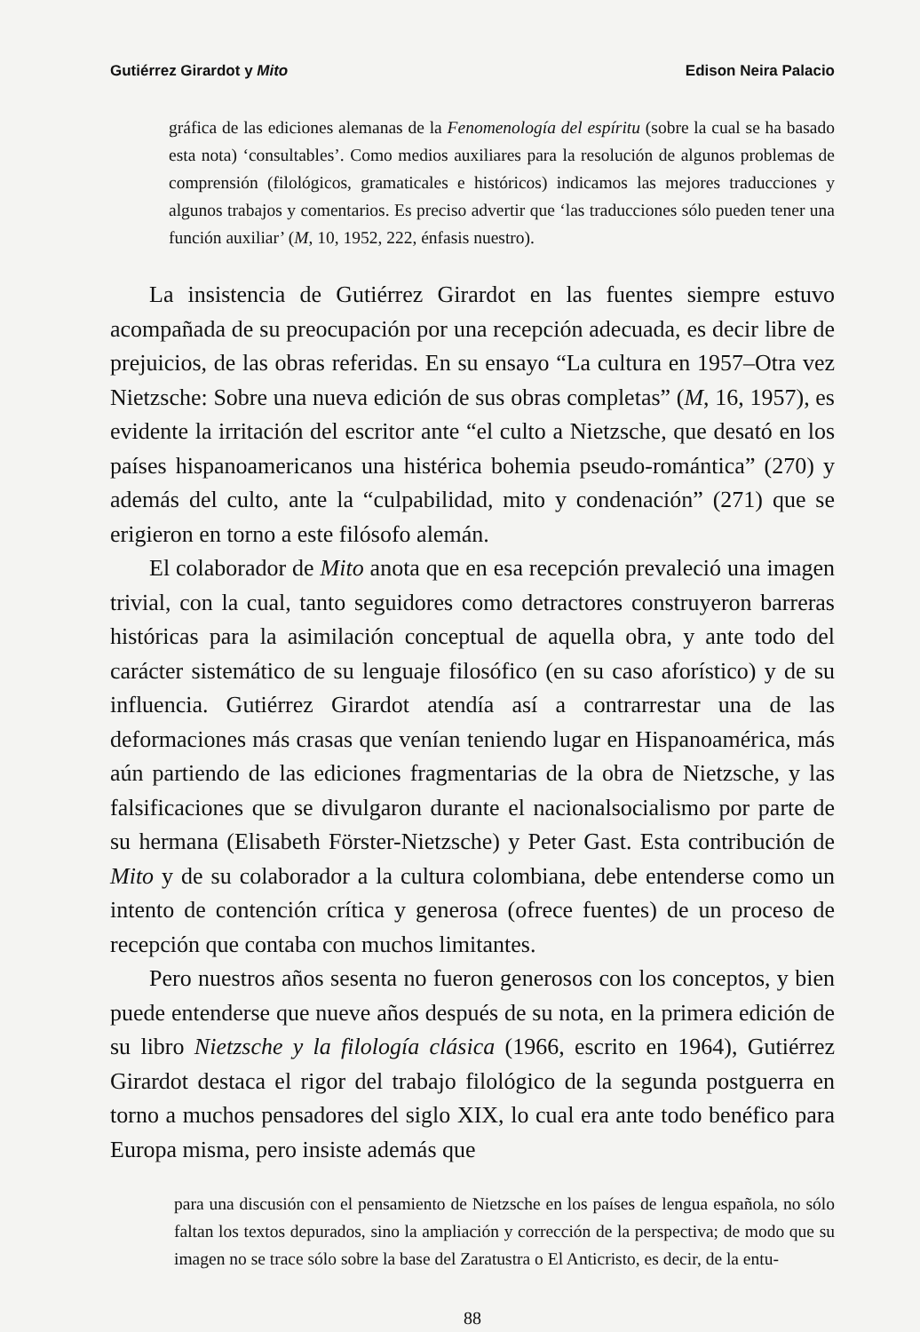Gutiérrez Girardot y Mito Edison Neira Palacio
gráfica de las ediciones alemanas de la Fenomenología del espíritu (sobre la cual se ha basado esta nota) ‘consultables’. Como medios auxiliares para la resolución de algunos problemas de comprensión (filológicos, gramaticales e históricos) indicamos las mejores traducciones y algunos trabajos y comentarios. Es preciso advertir que ‘las traducciones sólo pueden tener una función auxiliar’ (M, 10, 1952, 222, énfasis nuestro).
La insistencia de Gutiérrez Girardot en las fuentes siempre estuvo acompañada de su preocupación por una recepción adecuada, es decir libre de prejuicios, de las obras referidas. En su ensayo “La cultura en 1957–Otra vez Nietzsche: Sobre una nueva edición de sus obras completas” (M, 16, 1957), es evidente la irritación del escritor ante “el culto a Nietzsche, que desató en los países hispanoamericanos una histérica bohemia pseudo-romántica” (270) y además del culto, ante la “culpabilidad, mito y condenación” (271) que se erigieron en torno a este filósofo alemán.
El colaborador de Mito anota que en esa recepción prevaleció una imagen trivial, con la cual, tanto seguidores como detractores construyeron barreras históricas para la asimilación conceptual de aquella obra, y ante todo del carácter sistemático de su lenguaje filosófico (en su caso aforístico) y de su influencia. Gutiérrez Girardot atendía así a contrarrestar una de las deformaciones más crasas que venían teniendo lugar en Hispanoamérica, más aún partiendo de las ediciones fragmentarias de la obra de Nietzsche, y las falsificaciones que se divulgaron durante el nacionalsocialismo por parte de su hermana (Elisabeth Förster-Nietzsche) y Peter Gast. Esta contribución de Mito y de su colaborador a la cultura colombiana, debe entenderse como un intento de contención crítica y generosa (ofrece fuentes) de un proceso de recepción que contaba con muchos limitantes.
Pero nuestros años sesenta no fueron generosos con los conceptos, y bien puede entenderse que nueve años después de su nota, en la primera edición de su libro Nietzsche y la filología clásica (1966, escrito en 1964), Gutiérrez Girardot destaca el rigor del trabajo filológico de la segunda postguerra en torno a muchos pensadores del siglo XIX, lo cual era ante todo benéfico para Europa misma, pero insiste además que
para una discusión con el pensamiento de Nietzsche en los países de lengua española, no sólo faltan los textos depurados, sino la ampliación y corrección de la perspectiva; de modo que su imagen no se trace sólo sobre la base del Zaratustra o El Anticristo, es decir, de la entu-
88